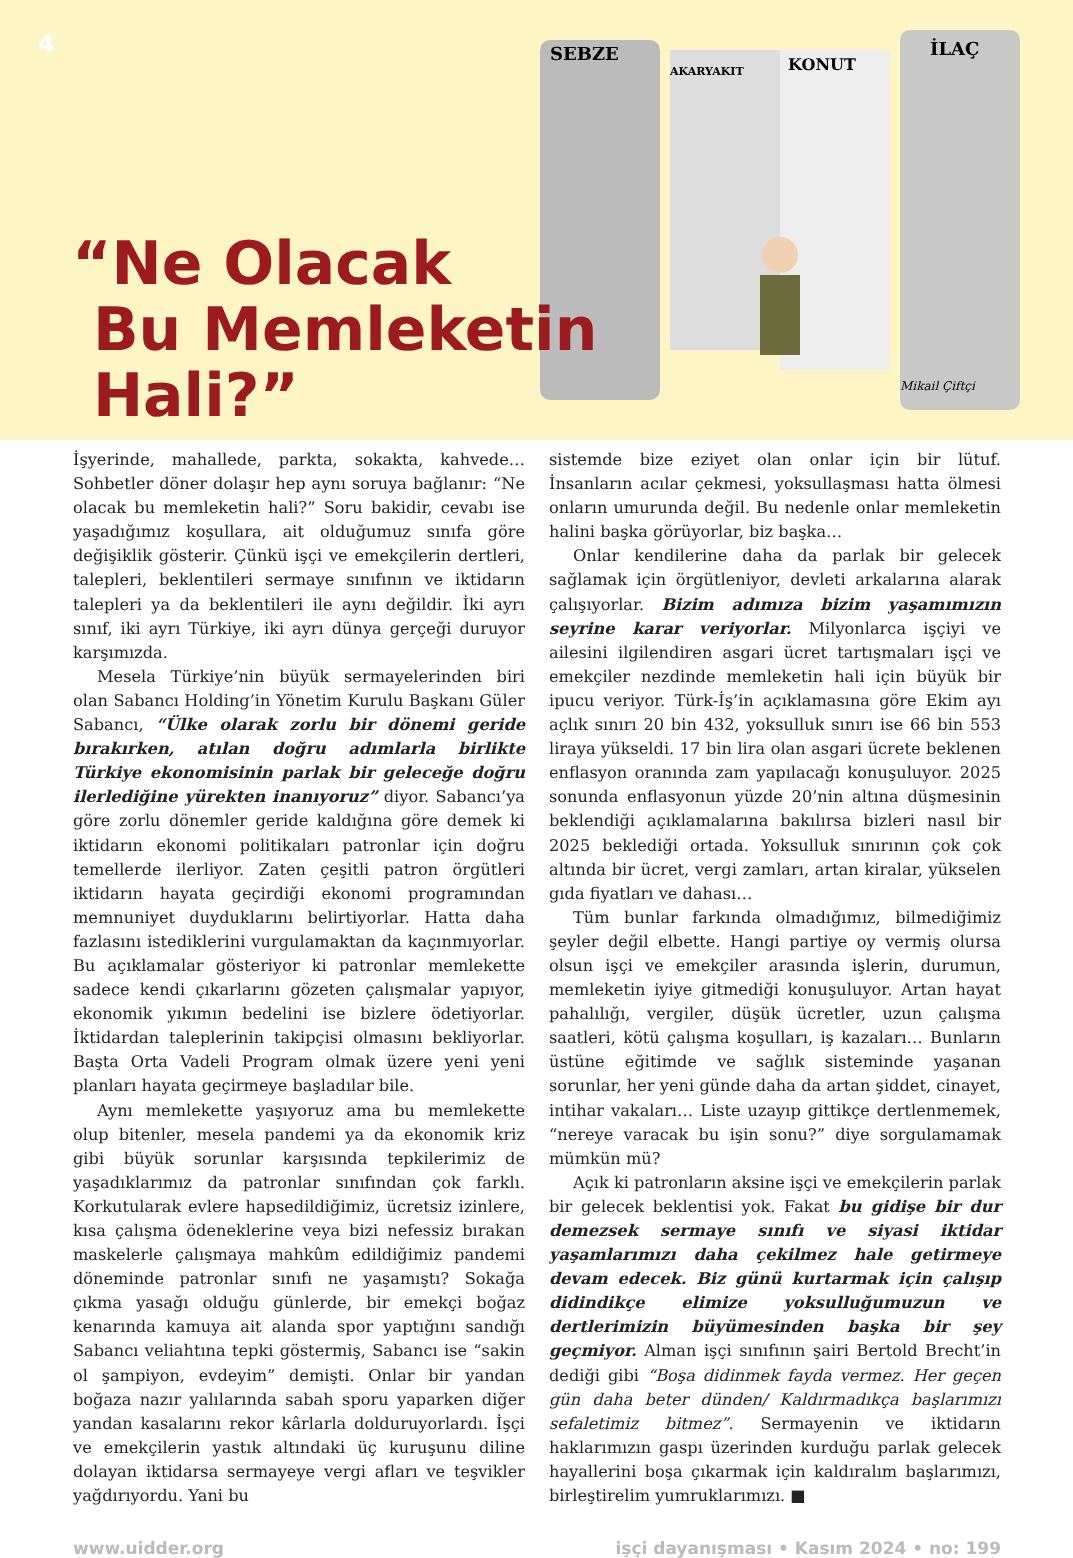4
SEBZE
AKARYAKIT
KONUT
İLAÇ
Mikail Çiftçi
“Ne Olacak
Bu Memleketin
Hali?”
İşyerinde, mahallede, parkta, sokakta, kahvede… Sohbetler döner dolaşır hep aynı soruya bağlanır: “Ne olacak bu memleketin hali?” Soru bakidir, cevabı ise yaşadığımız koşullara, ait olduğumuz sınıfa göre değişiklik gösterir. Çünkü işçi ve emekçilerin dertleri, talepleri, beklentileri sermaye sınıfının ve iktidarın talepleri ya da beklentileri ile aynı değildir. İki ayrı sınıf, iki ayrı Türkiye, iki ayrı dünya gerçeği duruyor karşımızda.
Mesela Türkiye’nin büyük sermayelerinden biri olan Sabancı Holding’in Yönetim Kurulu Başkanı Güler Sabancı, “Ülke olarak zorlu bir dönemi geride bırakırken, atılan doğru adımlarla birlikte Türkiye ekonomisinin parlak bir geleceğe doğru ilerlediğine yürekten inanıyoruz” diyor. Sabancı’ya göre zorlu dönemler geride kaldığına göre demek ki iktidarın ekonomi politikaları patronlar için doğru temellerde ilerliyor. Zaten çeşitli patron örgütleri iktidarın hayata geçirdiği ekonomi programından memnuniyet duyduklarını belirtiyorlar. Hatta daha fazlasını istediklerini vurgulamaktan da kaçınmıyorlar. Bu açıklamalar gösteriyor ki patronlar memlekette sadece kendi çıkarlarını gözeten çalışmalar yapıyor, ekonomik yıkımın bedelini ise bizlere ödetiyorlar. İktidardan taleplerinin takipçisi olmasını bekliyorlar. Başta Orta Vadeli Program olmak üzere yeni yeni planları hayata geçirmeye başladılar bile.
Aynı memlekette yaşıyoruz ama bu memlekette olup bitenler, mesela pandemi ya da ekonomik kriz gibi büyük sorunlar karşısında tepkilerimiz de yaşadıklarımız da patronlar sınıfından çok farklı. Korkutularak evlere hapsedildiğimiz, ücretsiz izinlere, kısa çalışma ödeneklerine veya bizi nefessiz bırakan maskelerle çalışmaya mahkûm edildiğimiz pandemi döneminde patronlar sınıfı ne yaşamıştı? Sokağa çıkma yasağı olduğu günlerde, bir emekçi boğaz kenarında kamuya ait alanda spor yaptığını sandığı Sabancı veliahtına tepki göstermiş, Sabancı ise “sakin ol şampiyon, evdeyim” demişti. Onlar bir yandan boğaza nazır yalılarında sabah sporu yaparken diğer yandan kasalarını rekor kârlarla dolduruyorlardı. İşçi ve emekçilerin yastık altındaki üç kuruşunu diline dolayan iktidarsa sermayeye vergi afları ve teşvikler yağdırıyordu. Yani bu
sistemde bize eziyet olan onlar için bir lütuf. İnsanların acılar çekmesi, yoksullaşması hatta ölmesi onların umurunda değil. Bu nedenle onlar memleketin halini başka görüyorlar, biz başka…
Onlar kendilerine daha da parlak bir gelecek sağlamak için örgütleniyor, devleti arkalarına alarak çalışıyorlar. Bizim adımıza bizim yaşamımızın seyrine karar veriyorlar. Milyonlarca işçiyi ve ailesini ilgilendiren asgari ücret tartışmaları işçi ve emekçiler nezdinde memleketin hali için büyük bir ipucu veriyor. Türk-İş’in açıklamasına göre Ekim ayı açlık sınırı 20 bin 432, yoksulluk sınırı ise 66 bin 553 liraya yükseldi. 17 bin lira olan asgari ücrete beklenen enflasyon oranında zam yapılacağı konuşuluyor. 2025 sonunda enflasyonun yüzde 20’nin altına düşmesinin beklendiği açıklamalarına bakılırsa bizleri nasıl bir 2025 beklediği ortada. Yoksulluk sınırının çok çok altında bir ücret, vergi zamları, artan kiralar, yükselen gıda fiyatları ve dahası…
Tüm bunlar farkında olmadığımız, bilmediğimiz şeyler değil elbette. Hangi partiye oy vermiş olursa olsun işçi ve emekçiler arasında işlerin, durumun, memleketin iyiye gitmediği konuşuluyor. Artan hayat pahalılığı, vergiler, düşük ücretler, uzun çalışma saatleri, kötü çalışma koşulları, iş kazaları… Bunların üstüne eğitimde ve sağlık sisteminde yaşanan sorunlar, her yeni günde daha da artan şiddet, cinayet, intihar vakaları… Liste uzayıp gittikçe dertlenmemek, “nereye varacak bu işin sonu?” diye sorgulamamak mümkün mü?
Açık ki patronların aksine işçi ve emekçilerin parlak bir gelecek beklentisi yok. Fakat bu gidişe bir dur demezsek sermaye sınıfı ve siyasi iktidar yaşamlarımızı daha çekilmez hale getirmeye devam edecek. Biz günü kurtarmak için çalışıp didindikçe elimize yoksulluğumuzun ve dertlerimizin büyümesinden başka bir şey geçmiyor. Alman işçi sınıfının şairi Bertold Brecht’in dediği gibi “Boşa didinmek fayda vermez. Her geçen gün daha beter dünden/ Kaldırmadıkça başlarımızı sefaletimiz bitmez”. Sermayenin ve iktidarın haklarımızın gaspı üzerinden kurduğu parlak gelecek hayallerini boşa çıkarmak için kaldıralım başlarımızı, birleştirelim yumruklarımızı. ■
www.uidder.org işçi dayanışması • Kasım 2024 • no: 199